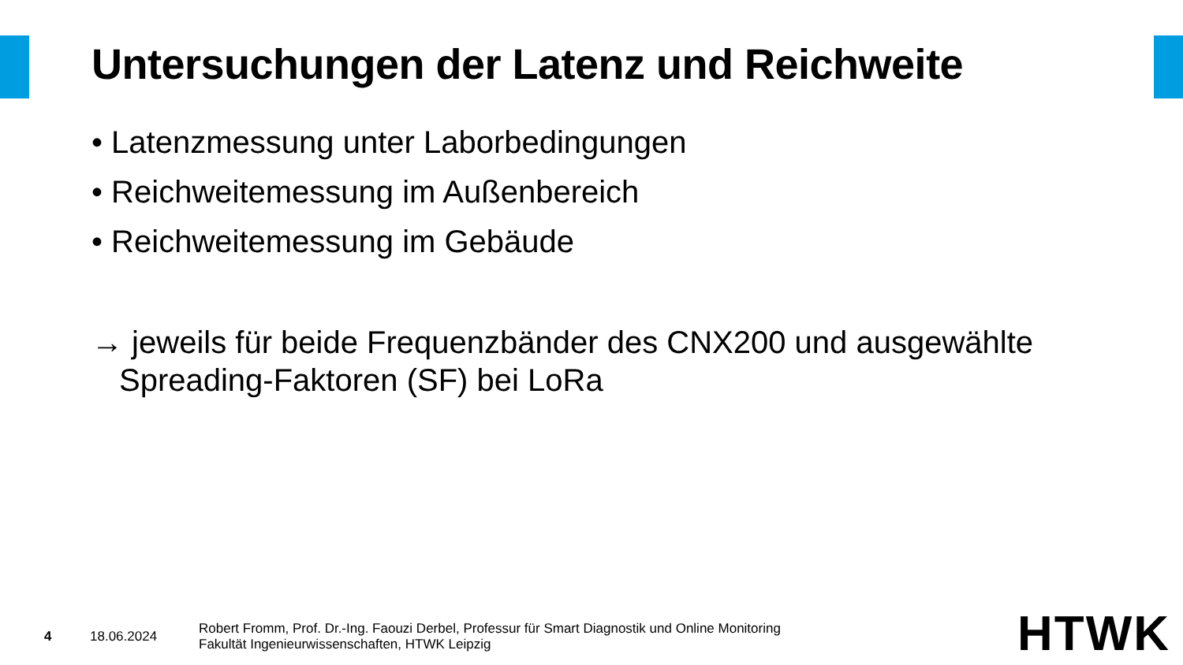Untersuchungen der Latenz und Reichweite
• Latenzmessung unter Laborbedingungen
• Reichweitemessung im Außenbereich
• Reichweitemessung im Gebäude
→ jeweils für beide Frequenzbänder des CNX200 und ausgewählte Spreading-Faktoren (SF) bei LoRa
4 18.06.2024
Robert Fromm, Prof. Dr.-Ing. Faouzi Derbel, Professur für Smart Diagnostik und Online Monitoring
Fakultät Ingenieurwissenschaften, HTWK Leipzig
HTWK